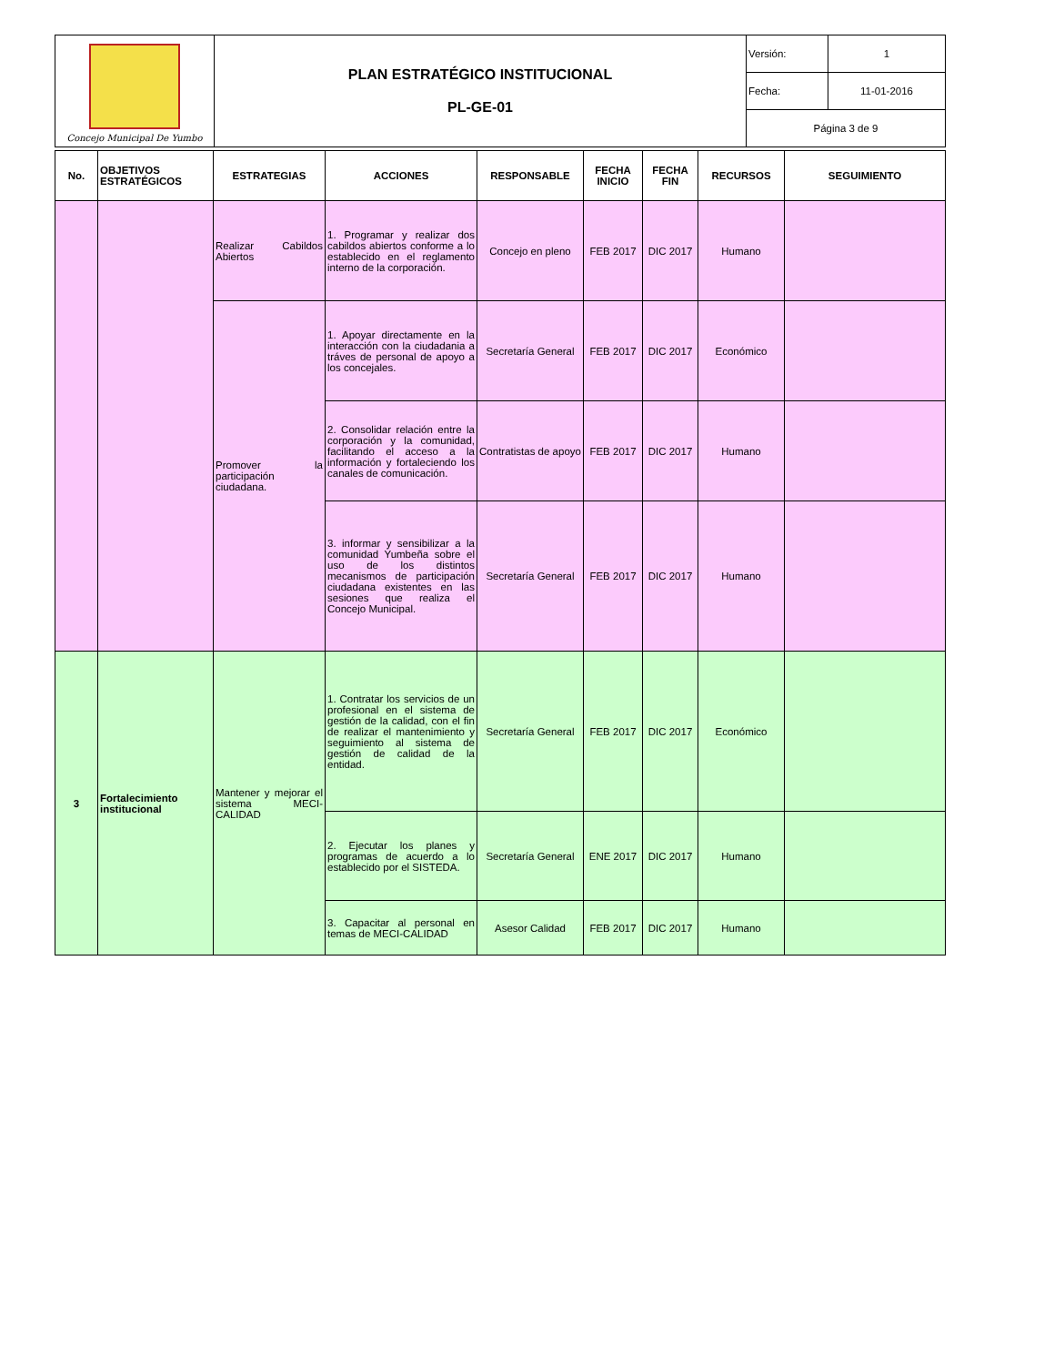| Concejo Municipal De Yumbo | PLAN ESTRATÉGICO INSTITUCIONAL PL-GE-01 | Versión: | 1 |
| | | Fecha: | 11-01-2016 |
| | | Página 3 de 9 | |
| No. | OBJETIVOS ESTRATÉGICOS | ESTRATEGIAS | ACCIONES | RESPONSABLE | FECHA INICIO | FECHA FIN | RECURSOS | SEGUIMIENTO |
| --- | --- | --- | --- | --- | --- | --- | --- | --- |
| | | Realizar Cabildos Abiertos | 1. Programar y realizar dos cabildos abiertos conforme a lo establecido en el reglamento interno de la corporación. | Concejo en pleno | FEB 2017 | DIC 2017 | Humano | |
| | | Promover la participación ciudadana. | 1. Apoyar directamente en la interacción con la ciudadania a tráves de personal de apoyo a los concejales. | Secretaría General | FEB 2017 | DIC 2017 | Económico | |
| | | | 2. Consolidar relación entre la corporación y la comunidad, facilitando el acceso a la información y fortaleciendo los canales de comunicación. | Contratistas de apoyo | FEB 2017 | DIC 2017 | Humano | |
| | | | 3. informar y sensibilizar a la comunidad Yumbeña sobre el uso de los distintos mecanismos de participación ciudadana existentes en las sesiones que realiza el Concejo Municipal. | Secretaría General | FEB 2017 | DIC 2017 | Humano | |
| 3 | Fortalecimiento institucional | Mantener y mejorar el sistema MECI-CALIDAD | 1. Contratar los servicios de un profesional en el sistema de gestión de la calidad, con el fin de realizar el mantenimiento y seguimiento al sistema de gestión de calidad de la entidad. | Secretaría General | FEB 2017 | DIC 2017 | Económico | |
| | | | 2. Ejecutar los planes y programas de acuerdo a lo establecido por el SISTEDA. | Secretaría General | ENE 2017 | DIC 2017 | Humano | |
| | | | 3. Capacitar al personal en temas de MECI-CALIDAD | Asesor Calidad | FEB 2017 | DIC 2017 | Humano | |